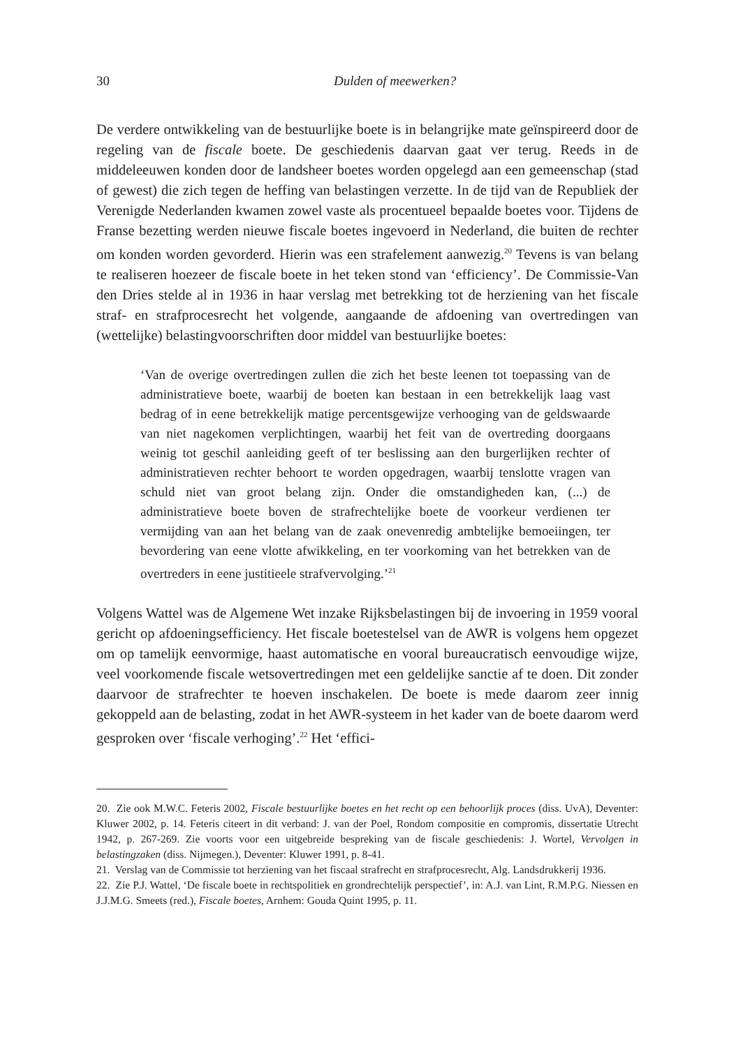30 Dulden of meewerken?
De verdere ontwikkeling van de bestuurlijke boete is in belangrijke mate geïnspireerd door de regeling van de fiscale boete. De geschiedenis daarvan gaat ver terug. Reeds in de middeleeuwen konden door de landsheer boetes worden opgelegd aan een gemeenschap (stad of gewest) die zich tegen de heffing van belastingen verzette. In de tijd van de Republiek der Verenigde Nederlanden kwamen zowel vaste als procentueel bepaalde boetes voor. Tijdens de Franse bezetting werden nieuwe fiscale boetes ingevoerd in Nederland, die buiten de rechter om konden worden gevorderd. Hierin was een strafelement aanwezig.<sup>20</sup> Tevens is van belang te realiseren hoezeer de fiscale boete in het teken stond van ‘efficiency’. De Commissie-Van den Dries stelde al in 1936 in haar verslag met betrekking tot de herziening van het fiscale straf- en strafprocesrecht het volgende, aangaande de afdoening van overtredingen van (wettelijke) belastingvoorschriften door middel van bestuurlijke boetes:
‘Van de overige overtredingen zullen die zich het beste leenen tot toepassing van de administratieve boete, waarbij de boeten kan bestaan in een betrekkelijk laag vast bedrag of in eene betrekkelijk matige percentsgewijze verhooging van de geldswaarde van niet nagekomen verplichtingen, waarbij het feit van de overtreding doorgaans weinig tot geschil aanleiding geeft of ter beslissing aan den burgerlijken rechter of administratieven rechter behoort te worden opgedragen, waarbij tenslotte vragen van schuld niet van groot belang zijn. Onder die omstandigheden kan, (...) de administratieve boete boven de strafrechtelijke boete de voorkeur verdienen ter vermijding van aan het belang van de zaak onevenredig ambtelijke bemoeiingen, ter bevordering van eene vlotte afwikkeling, en ter voorkoming van het betrekken van de overtreders in eene justitieele strafvervolging.’<sup>21</sup>
Volgens Wattel was de Algemene Wet inzake Rijksbelastingen bij de invoering in 1959 vooral gericht op afdoeningsefficiency. Het fiscale boetestelsel van de AWR is volgens hem opgezet om op tamelijk eenvormige, haast automatische en vooral bureaucratisch eenvoudige wijze, veel voorkomende fiscale wetsovertredingen met een geldelijke sanctie af te doen. Dit zonder daarvoor de strafrechter te hoeven inschakelen. De boete is mede daarom zeer innig gekoppeld aan de belasting, zodat in het AWR-systeem in het kader van de boete daarom werd gesproken over ‘fiscale verhoging’.<sup>22</sup> Het ‘effici-
20. Zie ook M.W.C. Feteris 2002, Fiscale bestuurlijke boetes en het recht op een behoorlijk proces (diss. UvA), Deventer: Kluwer 2002, p. 14. Feteris citeert in dit verband: J. van der Poel, Rondom compositie en compromis, dissertatie Utrecht 1942, p. 267-269. Zie voorts voor een uitgebreide bespreking van de fiscale geschiedenis: J. Wortel, Vervolgen in belastingzaken (diss. Nijmegen.), Deventer: Kluwer 1991, p. 8-41.
21. Verslag van de Commissie tot herziening van het fiscaal strafrecht en strafprocesrecht, Alg. Landsdrukkerij 1936.
22. Zie P.J. Wattel, ‘De fiscale boete in rechtspolitiek en grondrechtelijk perspectief’, in: A.J. van Lint, R.M.P.G. Niessen en J.J.M.G. Smeets (red.), Fiscale boetes, Arnhem: Gouda Quint 1995, p. 11.